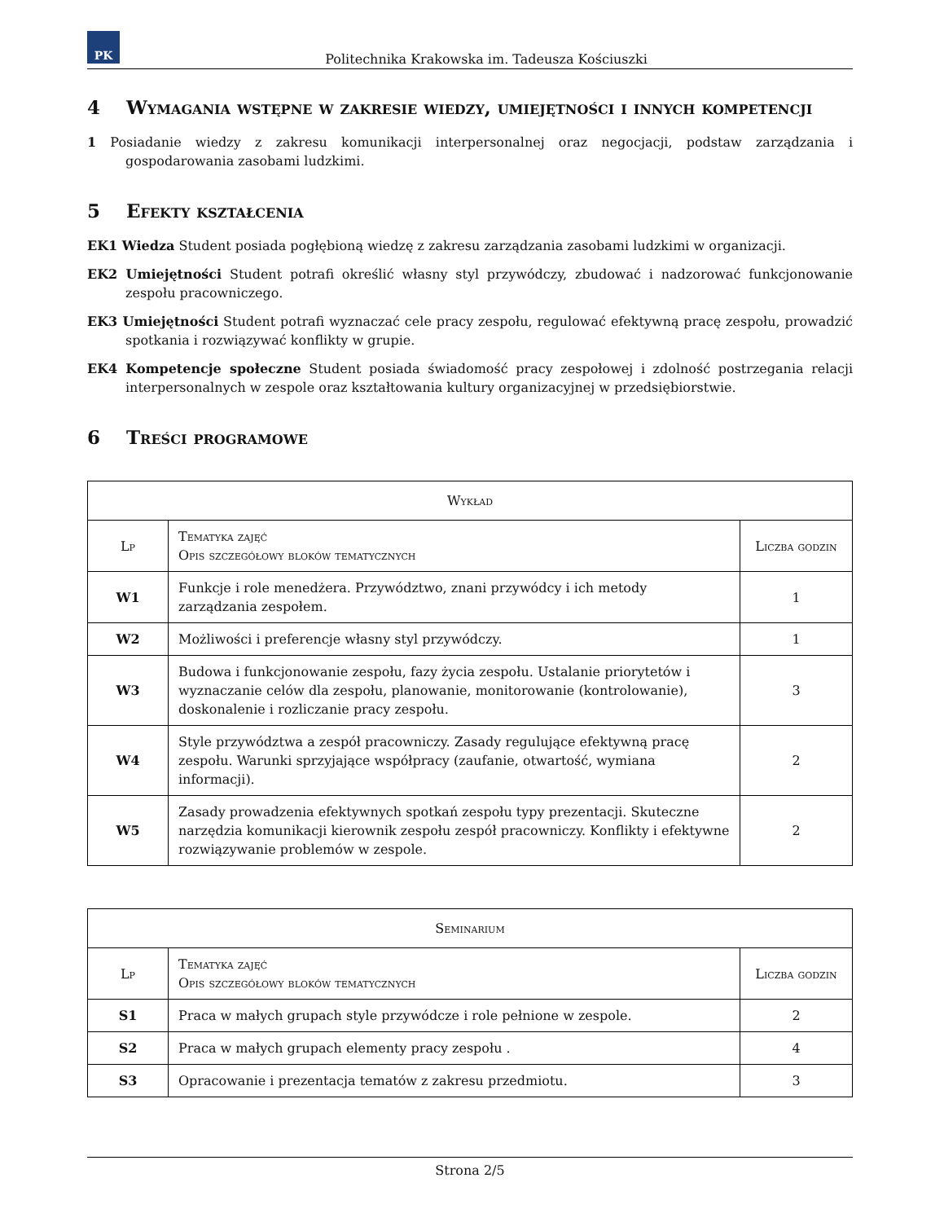PK
Politechnika Krakowska im. Tadeusza Kościuszki
4 Wymagania wstępne w zakresie wiedzy, umiejętności i innych kompetencji
1 Posiadanie wiedzy z zakresu komunikacji interpersonalnej oraz negocjacji, podstaw zarządzania i gospodarowania zasobami ludzkimi.
5 Efekty kształcenia
EK1 Wiedza Student posiada pogłębioną wiedzę z zakresu zarządzania zasobami ludzkimi w organizacji.
EK2 Umiejętności Student potrafi określić własny styl przywódczy, zbudować i nadzorować funkcjonowanie zespołu pracowniczego.
EK3 Umiejętności Student potrafi wyznaczać cele pracy zespołu, regulować efektywną pracę zespołu, prowadzić spotkania i rozwiązywać konflikty w grupie.
EK4 Kompetencje społeczne Student posiada świadomość pracy zespołowej i zdolność postrzegania relacji interpersonalnych w zespole oraz kształtowania kultury organizacyjnej w przedsiębiorstwie.
6 Treści programowe
| Wykład | | |
| --- | --- | --- |
| Lp | Tematyka zajęć Opis szczegółowy bloków tematycznych | Liczba godzin |
| W1 | Funkcje i role menedżera. Przywództwo, znani przywódcy i ich metody zarządzania zespołem. | 1 |
| W2 | Możliwości i preferencje własny styl przywódczy. | 1 |
| W3 | Budowa i funkcjonowanie zespołu, fazy życia zespołu. Ustalanie priorytetów i wyznaczanie celów dla zespołu, planowanie, monitorowanie (kontrolowanie), doskonalenie i rozliczanie pracy zespołu. | 3 |
| W4 | Style przywództwa a zespół pracowniczy. Zasady regulujące efektywną pracę zespołu. Warunki sprzyjające współpracy (zaufanie, otwartość, wymiana informacji). | 2 |
| W5 | Zasady prowadzenia efektywnych spotkań zespołu typy prezentacji. Skuteczne narzędzia komunikacji kierownik zespołu zespół pracowniczy. Konflikty i efektywne rozwiązywanie problemów w zespole. | 2 |
| Seminarium | | |
| --- | --- | --- |
| Lp | Tematyka zajęć Opis szczegółowy bloków tematycznych | Liczba godzin |
| S1 | Praca w małych grupach style przywódcze i role pełnione w zespole. | 2 |
| S2 | Praca w małych grupach elementy pracy zespołu . | 4 |
| S3 | Opracowanie i prezentacja tematów z zakresu przedmiotu. | 3 |
Strona 2/5